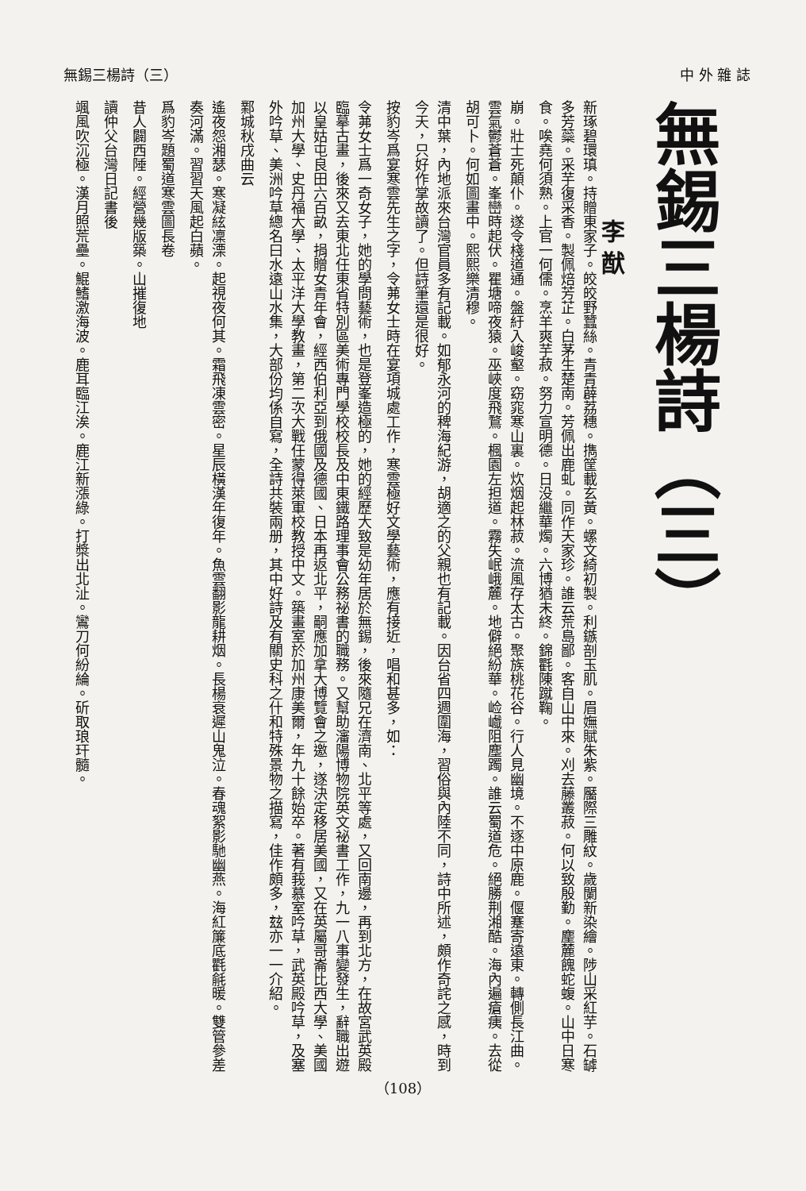無錫三楊詩（三） 中 外 雜 誌
無錫三楊詩（三）
李 猷
新琢碧環瑱。持贈東家子。皎皎野蠶絲。青青薜荔穗。擕筐載玄黃。螺文綺初製。利鏃剖玉肌。眉嫵賦朱紫。靨際三雕紋。歲闌新染繪。陟山采紅芋。石罅多芳蘂。采芋復采香。製佩焙芳芷。白茅生楚南。芳佩出鹿虬。同作天家珍。誰云荒島鄙。客自山中來。刈去藤叢菽。何以致殷勤。麈麓餽蛇蝮。山中日寒食。唉堯何須熟。上官一何儒。烹羊爽芋菽。努力宣明德。日没繼華燭。六博猶未終。錦氍陳蹴鞠。
崩。壯士死顛仆。遂令棧道通。盤紆入峻壑。窈窕寒山裏。炊烟起林菽。流風存太古。聚族桃花谷。行人見幽境。不逐中原鹿。偃蹇寄遠東。轉側長江曲。雲氣鬱蒼蒼。峯巒時起伏。瞿塘啼夜猿。巫峽度飛鶩。楓園左担道。霧失岷峨麓。地僻絕紛華。崄巇阻塵躅。誰云蜀道危。絕勝荆湘酷。海內遍瘡痍。去從胡可卜。何如圖畫中。熙熙樂清穆。
清中葉，內地派來台灣官員多有記載。如郁永河的稗海紀游，胡適之的父親也有記載。因台省四週圍海，習俗與內陸不同，詩中所述，頗作奇詫之感，時到今天，只好作掌故讀了。但詩筆還是很好。
按豹岑爲宴寒雲先生之字，令茀女士時在宴項城處工作，寒雲極好文學藝術，應有接近，唱和甚多，如：
令茀女士爲一奇女子，她的學問藝術，也是登峯造極的，她的經歷大致是幼年居於無錫，後來隨兄在濟南、北平等處，又回南邊，再到北方，在故宮武英殿臨摹古畫，後來又去東北任東省特別區美術專門學校校長及中東鐵路理事會公務祕書的職務。又幫助瀋陽博物院英文祕書工作，九一八事變發生，辭職出遊以皇姑屯良田六百畝，捐贈女青年會，經西伯利亞到俄國及德國、日本再返北平，嗣應加拿大博覽會之邀，遂決定移居美國，又在英屬哥崙比西大學、美國加州大學、史丹福大學、太平洋大學教畫，第二次大戰任蒙得萊軍校教授中文。築畫室於加州康美爾，年九十餘始卒。著有莪慕室吟草，武英殿吟草，及塞外吟草、美洲吟草總名曰水遠山水集，大部份均係自寫，全詩共裝兩册，其中好詩及有關史科之什和特殊景物之描寫，佳作頗多，玆亦一一介紹。
鄴城秋戌曲云
遙夜怨湘瑟。寒凝絃凜溧。起視夜何其。霜飛凍雲密。星辰橫漢年復年。魚雲翻影龍耕烟。長楊衰遲山鬼泣。春魂絮影馳幽燕。海紅簾底氍毹暖。雙管參差奏河滿。習習天風起白蘋。
爲豹岑題蜀道寒雲圖長卷
昔人闢西陲。經營幾版築。山摧復地
讀仲父台灣日記書後
颯風吹沉極。漢月照荒壘。鯤鰭激海波。鹿耳臨江涘。鹿江新漲綠。打槳出北沚。鸞刀何紛綸。斫取琅玕髓。
（108）